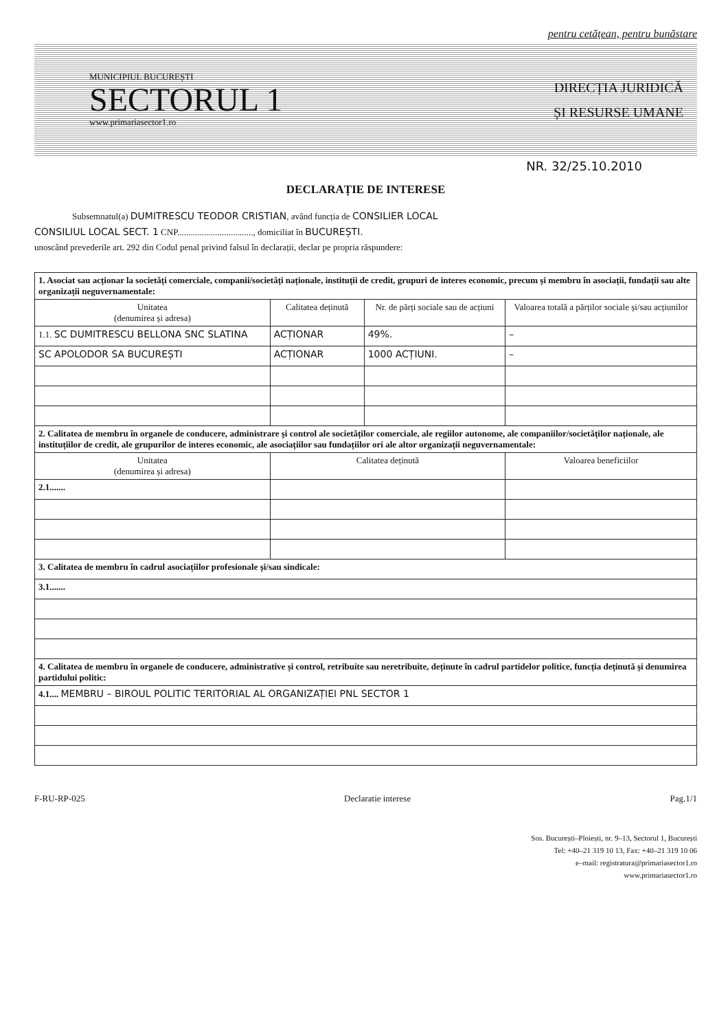pentru cetățean, pentru bunăstare
MUNICIPIUL BUCUREȘTI
SECTORUL 1
www.primariasector1.ro
DIRECȚIA JURIDICĂ
ȘI RESURSE UMANE
NR. 32/25.10.2010
DECLARAȚIE DE INTERESE
Subsemnatul(a) DUMITRESCU TEODOR CRISTIAN, având funcția de CONSILIER LOCAL
CONSILIUL LOCAL SECT. 1 CNP.................................., domiciliat în BUCUREȘTI.
unoscând prevederile art. 292 din Codul penal privind falsul în declarații, declar pe propria răspundere:
| 1. Asociat sau acționar la societăți comerciale, companii/societăți naționale, instituții de credit, grupuri de interes economic, precum și membru în asociații, fundații sau alte organizații neguvernamentale: | | | |
| Unitatea (denumirea și adresa) | Calitatea deținută | Nr. de părți sociale sau de acțiuni | Valoarea totală a părților sociale și/sau acțiunilor |
| 1.1. SC DUMITRESCU BELLONA SNC SLATINA | ACȚIONAR | 49%. | – |
| SC APOLODOR SA BUCUREȘTI | ACȚIONAR | 1000 ACȚIUNI. | – |
| 2. Calitatea de membru în organele de conducere, administrare și control ale societăților comerciale, ale regiilor autonome, ale companiilor/societăților naționale, ale instituțiilor de credit, ale grupurilor de interes economic, ale asociațiilor sau fundațiilor ori ale altor organizații neguvernamentale: | | | |
| Unitatea (denumirea și adresa) | Calitatea deținută | | Valoarea beneficiilor |
| 2.1....... | | | |
| 3. Calitatea de membru în cadrul asociațiilor profesionale și/sau sindicale: | | | |
| 3.1....... | | | |
| 4. Calitatea de membru în organele de conducere, administrative și control, retribuite sau neretribuite, deținute în cadrul partidelor politice, funcția deținută și denumirea partidului politic: | | | |
| 4.1.... MEMBRU – BIROUL POLITIC TERITORIAL AL ORGANIZAȚIEI PNL SECTOR 1 | | | |
F-RU-RP-025 Declaratie interese Pag.1/1
Sos. București–Ploiești, nr. 9–13, Sectorul 1, București
Tel: +40–21 319 10 13, Fax: +40–21 319 10 06
e–mail: registratura@primariasector1.ro
www.primariasector1.ro